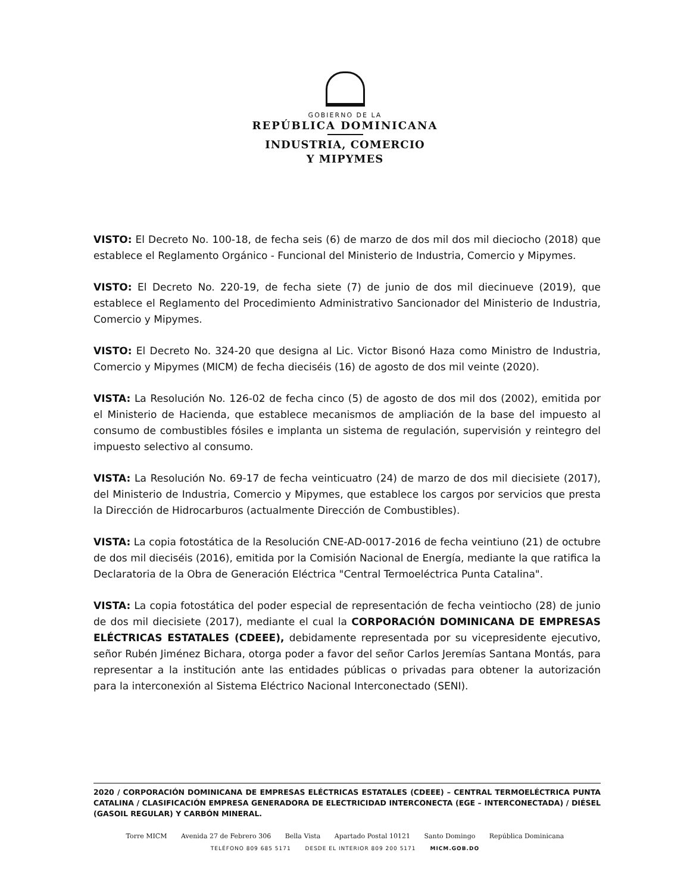GOBIERNO DE LA
REPÚBLICA DOMINICANA
INDUSTRIA, COMERCIO
Y MIPYMES
VISTO: El Decreto No. 100-18, de fecha seis (6) de marzo de dos mil dos mil dieciocho (2018) que establece el Reglamento Orgánico - Funcional del Ministerio de Industria, Comercio y Mipymes.
VISTO: El Decreto No. 220-19, de fecha siete (7) de junio de dos mil diecinueve (2019), que establece el Reglamento del Procedimiento Administrativo Sancionador del Ministerio de Industria, Comercio y Mipymes.
VISTO: El Decreto No. 324-20 que designa al Lic. Victor Bisonó Haza como Ministro de Industria, Comercio y Mipymes (MICM) de fecha dieciséis (16) de agosto de dos mil veinte (2020).
VISTA: La Resolución No. 126-02 de fecha cinco (5) de agosto de dos mil dos (2002), emitida por el Ministerio de Hacienda, que establece mecanismos de ampliación de la base del impuesto al consumo de combustibles fósiles e implanta un sistema de regulación, supervisión y reintegro del impuesto selectivo al consumo.
VISTA: La Resolución No. 69-17 de fecha veinticuatro (24) de marzo de dos mil diecisiete (2017), del Ministerio de Industria, Comercio y Mipymes, que establece los cargos por servicios que presta la Dirección de Hidrocarburos (actualmente Dirección de Combustibles).
VISTA: La copia fotostática de la Resolución CNE-AD-0017-2016 de fecha veintiuno (21) de octubre de dos mil dieciséis (2016), emitida por la Comisión Nacional de Energía, mediante la que ratifica la Declaratoria de la Obra de Generación Eléctrica "Central Termoeléctrica Punta Catalina".
VISTA: La copia fotostática del poder especial de representación de fecha veintiocho (28) de junio de dos mil diecisiete (2017), mediante el cual la CORPORACIÓN DOMINICANA DE EMPRESAS ELÉCTRICAS ESTATALES (CDEEE), debidamente representada por su vicepresidente ejecutivo, señor Rubén Jiménez Bichara, otorga poder a favor del señor Carlos Jeremías Santana Montás, para representar a la institución ante las entidades públicas o privadas para obtener la autorización para la interconexión al Sistema Eléctrico Nacional Interconectado (SENI).
2020 / CORPORACIÓN DOMINICANA DE EMPRESAS ELÉCTRICAS ESTATALES (CDEEE) – CENTRAL TERMOELÉCTRICA PUNTA CATALINA / CLASIFICACIÓN EMPRESA GENERADORA DE ELECTRICIDAD INTERCONECTA (EGE – INTERCONECTADA) / DIÉSEL (GASOIL REGULAR) Y CARBÓN MINERAL.
Torre MICM Avenida 27 de Febrero 306 Bella Vista Apartado Postal 10121 Santo Domingo República Dominicana
TELÉFONO 809 685 5171 DESDE EL INTERIOR 809 200 5171 MICM.GOB.DO